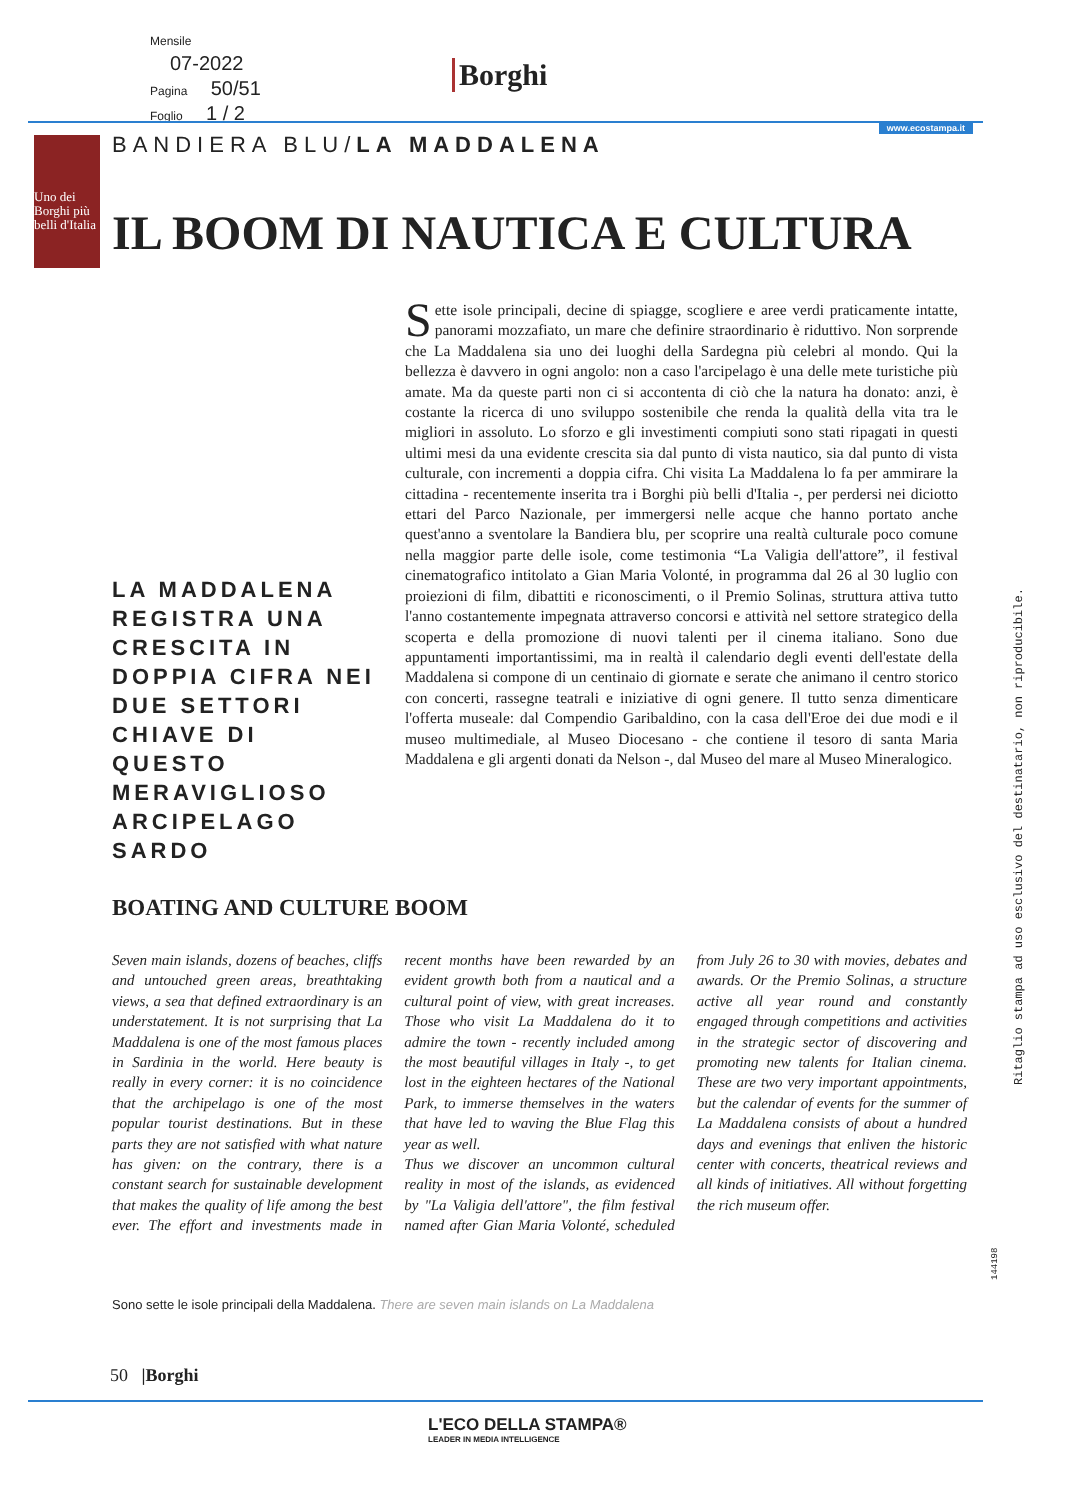Mensile
07-2022
Pagina 50/51
Foglio 1 / 2
Borghi
www.ecostampa.it
Uno dei Borghi più belli d'Italia
BANDIERA BLU/LA MADDALENA
IL BOOM DI NAUTICA E CULTURA
LA MADDALENA REGISTRA UNA CRESCITA IN DOPPIA CIFRA NEI DUE SETTORI CHIAVE DI QUESTO MERAVIGLIOSO ARCIPELAGO SARDO
Sette isole principali, decine di spiagge, scogliere e aree verdi praticamente intatte, panorami mozzafiato, un mare che definire straordinario è riduttivo. Non sorprende che La Maddalena sia uno dei luoghi della Sardegna più celebri al mondo. Qui la bellezza è davvero in ogni angolo: non a caso l'arcipelago è una delle mete turistiche più amate. Ma da queste parti non ci si accontenta di ciò che la natura ha donato: anzi, è costante la ricerca di uno sviluppo sostenibile che renda la qualità della vita tra le migliori in assoluto. Lo sforzo e gli investimenti compiuti sono stati ripagati in questi ultimi mesi da una evidente crescita sia dal punto di vista nautico, sia dal punto di vista culturale, con incrementi a doppia cifra. Chi visita La Maddalena lo fa per ammirare la cittadina - recentemente inserita tra i Borghi più belli d'Italia -, per perdersi nei diciotto ettari del Parco Nazionale, per immergersi nelle acque che hanno portato anche quest'anno a sventolare la Bandiera blu, per scoprire una realtà culturale poco comune nella maggior parte delle isole, come testimonia “La Valigia dell'attore”, il festival cinematografico intitolato a Gian Maria Volonté, in programma dal 26 al 30 luglio con proiezioni di film, dibattiti e riconoscimenti, o il Premio Solinas, struttura attiva tutto l'anno costantemente impegnata attraverso concorsi e attività nel settore strategico della scoperta e della promozione di nuovi talenti per il cinema italiano. Sono due appuntamenti importantissimi, ma in realtà il calendario degli eventi dell'estate della Maddalena si compone di un centinaio di giornate e serate che animano il centro storico con concerti, rassegne teatrali e iniziative di ogni genere. Il tutto senza dimenticare l'offerta museale: dal Compendio Garibaldino, con la casa dell'Eroe dei due modi e il museo multimediale, al Museo Diocesano - che contiene il tesoro di santa Maria Maddalena e gli argenti donati da Nelson -, dal Museo del mare al Museo Mineralogico.
BOATING AND CULTURE BOOM
Seven main islands, dozens of beaches, cliffs and untouched green areas, breathtaking views, a sea that defined extraordinary is an understatement. It is not surprising that La Maddalena is one of the most famous places in Sardinia in the world. Here beauty is really in every corner: it is no coincidence that the archipelago is one of the most popular tourist destinations. But in these parts they are not satisfied with what nature has given: on the contrary, there is a constant search for sustainable development that makes the quality of life among the best ever. The effort and investments made in recent months have been rewarded by an evident growth both from a nautical and a cultural point of view, with great increases. Those who visit La Maddalena do it to admire the town - recently included among the most beautiful villages in Italy -, to get lost in the eighteen hectares of the National Park, to immerse themselves in the waters that have led to waving the Blue Flag this year as well.
Thus we discover an uncommon cultural reality in most of the islands, as evidenced by "La Valigia dell'attore", the film festival named after Gian Maria Volonté, scheduled from July 26 to 30 with movies, debates and awards. Or the Premio Solinas, a structure active all year round and constantly engaged through competitions and activities in the strategic sector of discovering and promoting new talents for Italian cinema. These are two very important appointments, but the calendar of events for the summer of La Maddalena consists of about a hundred days and evenings that enliven the historic center with concerts, theatrical reviews and all kinds of initiatives. All without forgetting the rich museum offer.
Sono sette le isole principali della Maddalena. There are seven main islands on La Maddalena
Ritaglio stampa ad uso esclusivo del destinatario, non riproducibile.
144198
50 |Borghi
L'ECO DELLA STAMPA®
LEADER IN MEDIA INTELLIGENCE